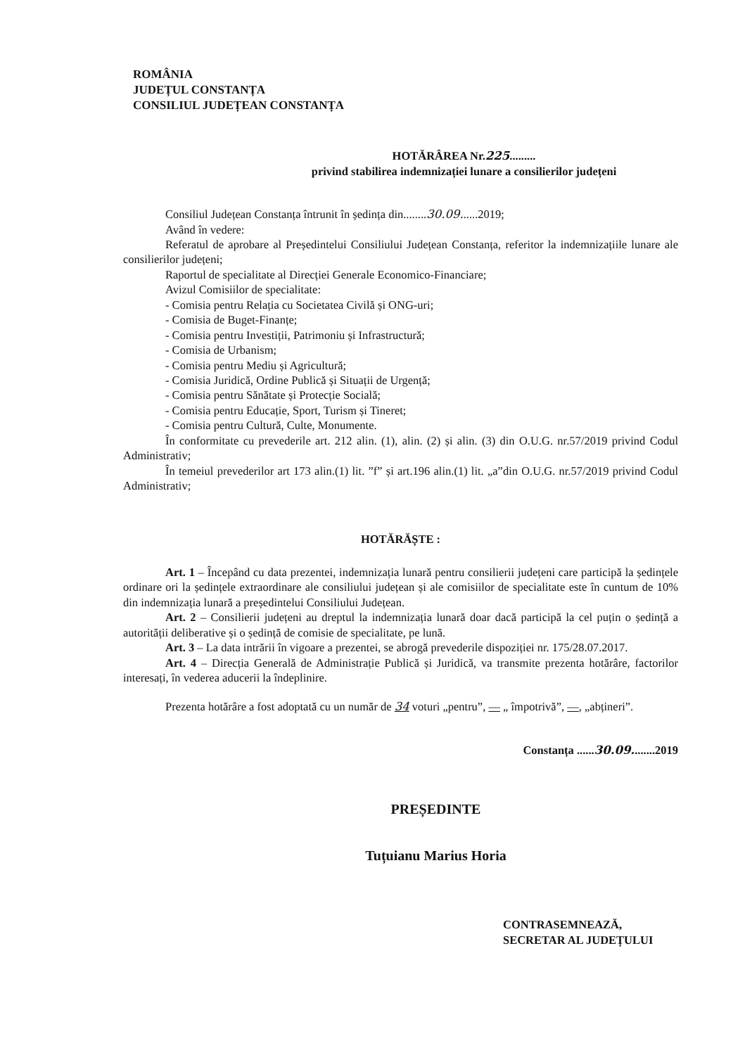ROMÂNIA
JUDEȚUL CONSTANȚA
CONSILIUL JUDEȚEAN CONSTANȚA
HOTĂRÂREA Nr.225.........
privind stabilirea indemnizației lunare a consilierilor județeni
Consiliul Județean Constanța întrunit în ședința din........30.09......2019;
Având în vedere:
Referatul de aprobare al Președintelui Consiliului Județean Constanța, referitor la indemnizațiile lunare ale consilierilor județeni;
Raportul de specialitate al Direcției Generale Economico-Financiare;
Avizul Comisiilor de specialitate:
- Comisia pentru Relația cu Societatea Civilă și ONG-uri;
- Comisia de Buget-Finanțe;
- Comisia pentru Investiții, Patrimoniu și Infrastructură;
- Comisia de Urbanism;
- Comisia pentru Mediu și Agricultură;
- Comisia Juridică, Ordine Publică și Situații de Urgență;
- Comisia pentru Sănătate și Protecție Socială;
- Comisia pentru Educație, Sport, Turism și Tineret;
- Comisia pentru Cultură, Culte, Monumente.
În conformitate cu prevederile art. 212 alin. (1), alin. (2) și alin. (3) din O.U.G. nr.57/2019 privind Codul Administrativ;
În temeiul prevederilor art 173 alin.(1) lit. ”f” și art.196 alin.(1) lit. „a”din O.U.G. nr.57/2019 privind Codul Administrativ;
HOTĂRĂȘTE :
Art. 1 – Începând cu data prezentei, indemnizația lunară pentru consilierii județeni care participă la ședințele ordinare ori la ședințele extraordinare ale consiliului județean și ale comisiilor de specialitate este în cuntum de 10% din indemnizația lunară a președintelui Consiliului Județean.
Art. 2 – Consilierii județeni au dreptul la indemnizația lunară doar dacă participă la cel puțin o ședință a autorității deliberative și o ședință de comisie de specialitate, pe lună.
Art. 3 – La data intrării în vigoare a prezentei, se abrogă prevederile dispoziției nr. 175/28.07.2017.
Art. 4 – Direcția Generală de Administrație Publică și Juridică, va transmite prezenta hotărâre, factorilor interesați, în vederea aducerii la îndeplinire.
Prezenta hotărâre a fost adoptată cu un număr de 34 voturi „pentru”, — „ împotrivă”, —, „abțineri”.
Constanța ......30.09........2019
PREȘEDINTE
Tuțuianu Marius Horia
CONTRASEMNEAZĂ,
SECRETAR AL JUDEȚULUI